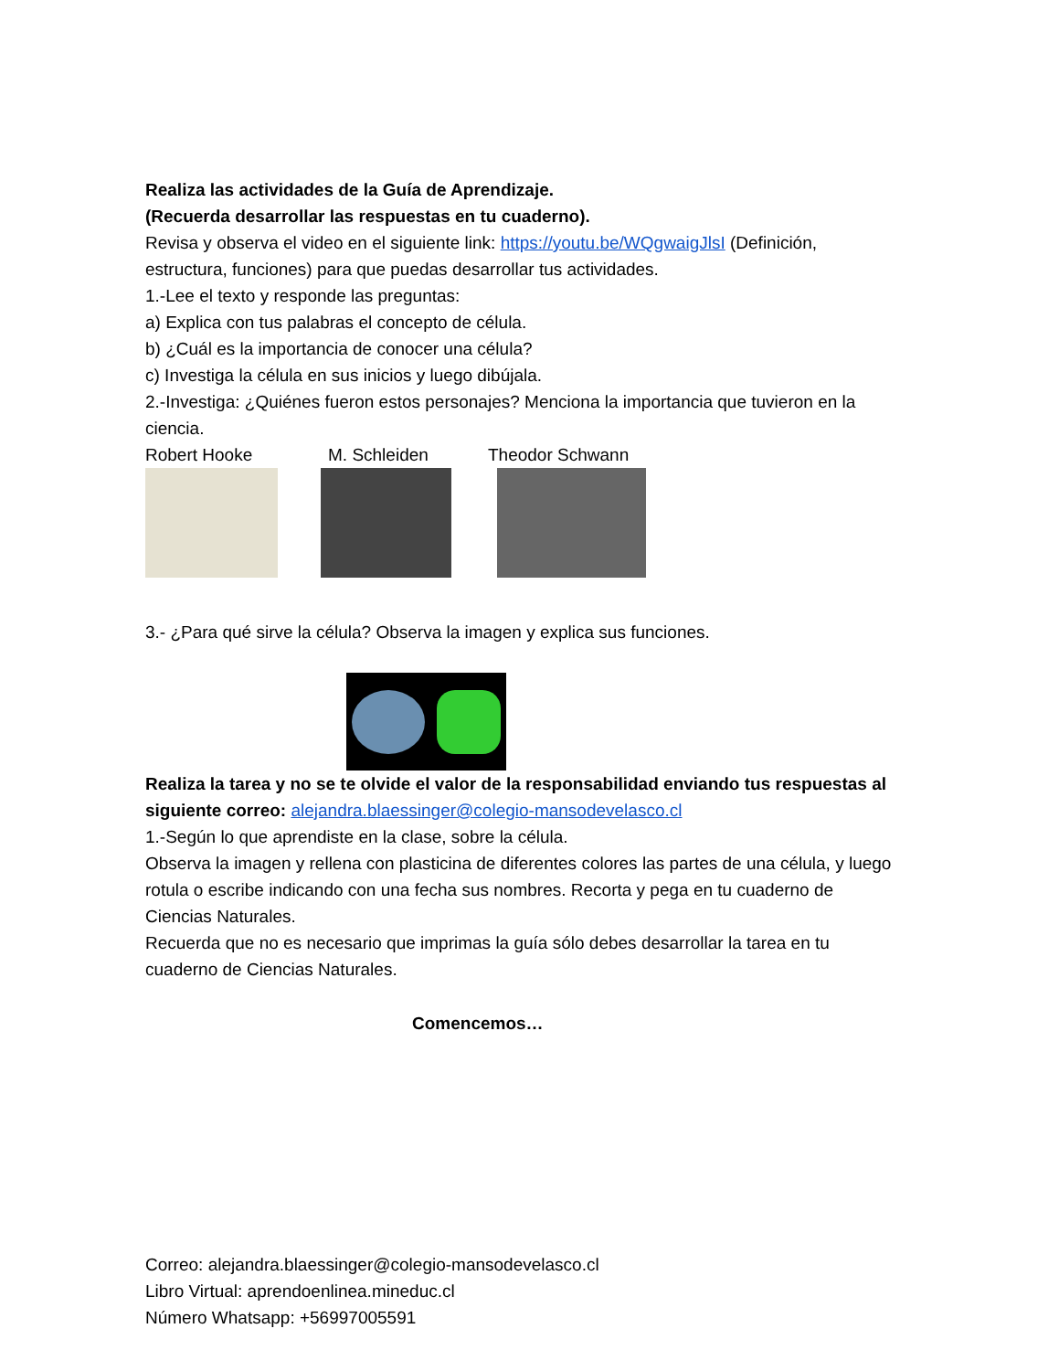Realiza las actividades de la Guía de Aprendizaje.
(Recuerda desarrollar las respuestas en tu cuaderno).
Revisa y observa el video en el siguiente link: https://youtu.be/WQgwaigJlsI (Definición, estructura, funciones) para que puedas desarrollar tus actividades.
1.-Lee el texto y responde las preguntas:
a) Explica con tus palabras el concepto de célula.
b) ¿Cuál es la importancia de conocer una célula?
c) Investiga la célula en sus inicios y luego dibújala.
2.-Investiga: ¿Quiénes fueron estos personajes? Menciona la importancia que tuvieron en la ciencia.
Robert Hooke M. Schleiden Theodor Schwann
3.- ¿Para qué sirve la célula? Observa la imagen y explica sus funciones.
Realiza la tarea y no se te olvide el valor de la responsabilidad enviando tus respuestas al siguiente correo: alejandra.blaessinger@colegio-mansodevelasco.cl
1.-Según lo que aprendiste en la clase, sobre la célula.
Observa la imagen y rellena con plasticina de diferentes colores las partes de una célula, y luego rotula o escribe indicando con una fecha sus nombres. Recorta y pega en tu cuaderno de Ciencias Naturales.
Recuerda que no es necesario que imprimas la guía sólo debes desarrollar la tarea en tu cuaderno de Ciencias Naturales.
Comencemos…
Correo: alejandra.blaessinger@colegio-mansodevelasco.cl
Libro Virtual: aprendoenlinea.mineduc.cl
Número Whatsapp: +56997005591